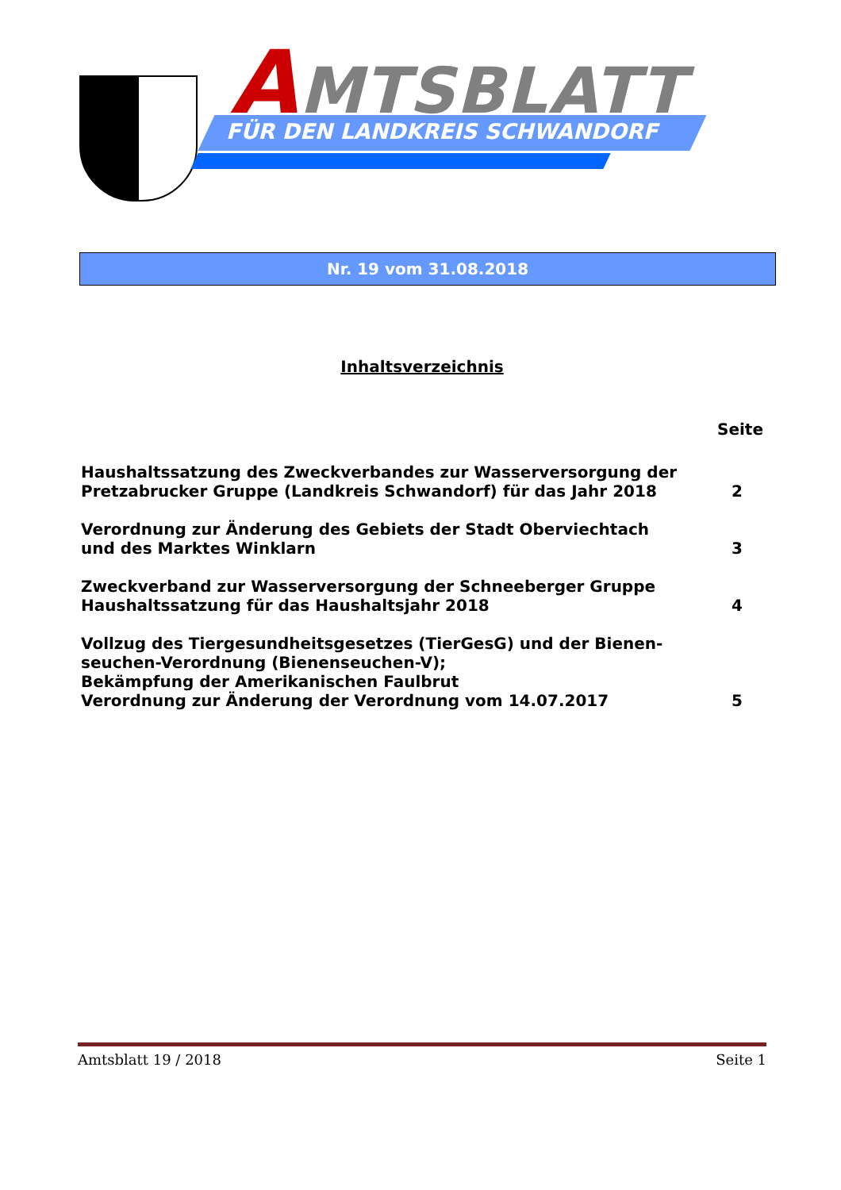AMTSBLATT
FÜR DEN LANDKREIS SCHWANDORF
Nr. 19 vom 31.08.2018
Inhaltsverzeichnis
Seite
Haushaltssatzung des Zweckverbandes zur Wasserversorgung der
Pretzabrucker Gruppe (Landkreis Schwandorf) für das Jahr 2018
2
Verordnung zur Änderung des Gebiets der Stadt Oberviechtach
und des Marktes Winklarn
3
Zweckverband zur Wasserversorgung der Schneeberger Gruppe
Haushaltssatzung für das Haushaltsjahr 2018
4
Vollzug des Tiergesundheitsgesetzes (TierGesG) und der Bienen-
seuchen-Verordnung (Bienenseuchen-V);
Bekämpfung der Amerikanischen Faulbrut
Verordnung zur Änderung der Verordnung vom 14.07.2017
5
Amtsblatt 19 / 2018 Seite 1